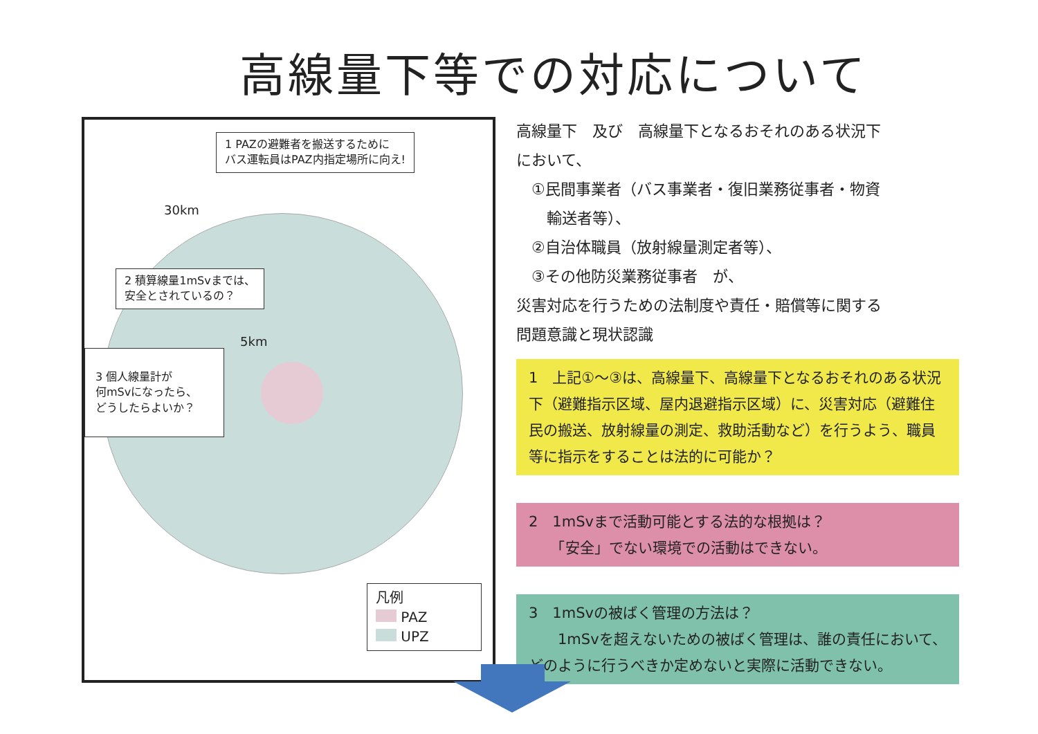高線量下等での対応について
1 PAZの避難者を搬送するために
バス運転員はPAZ内指定場所に向え!
30km
2 積算線量1mSvまでは、
安全とされているの？
5km
3 個人線量計が
何mSvになったら、
どうしたらよいか？
凡例
PAZ
UPZ
高線量下　及び　高線量下となるおそれのある状況下
において、
　①民間事業者（バス事業者・復旧業務従事者・物資
　　輸送者等）、
　②自治体職員（放射線量測定者等）、
　③その他防災業務従事者　が、
災害対応を行うための法制度や責任・賠償等に関する
問題意識と現状認識
1　上記①～③は、高線量下、高線量下となるおそれのある状況下（避難指示区域、屋内退避指示区域）に、災害対応（避難住民の搬送、放射線量の測定、救助活動など）を行うよう、職員等に指示をすることは法的に可能か？
2　1mSvまで活動可能とする法的な根拠は？
　　「安全」でない環境での活動はできない。
3　1mSvの被ばく管理の方法は？
　　1mSvを超えないための被ばく管理は、誰の責任において、どのように行うべきか定めないと実際に活動できない。